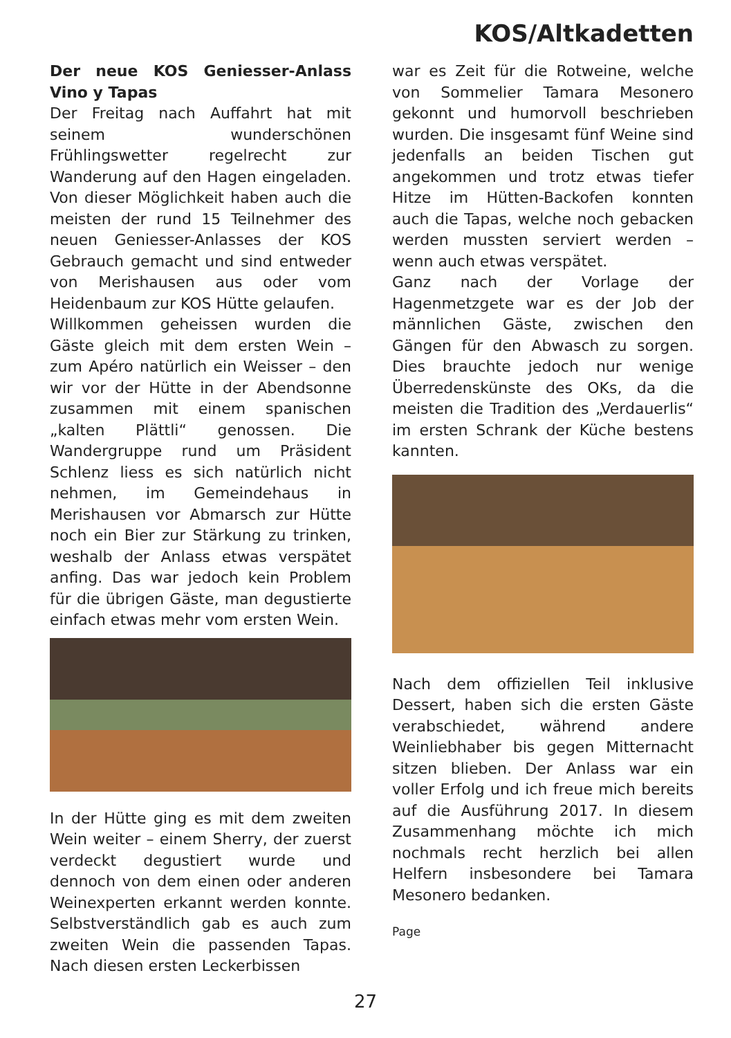KOS/Altkadetten
Der neue KOS Geniesser-Anlass Vino y Tapas
Der Freitag nach Auffahrt hat mit seinem wunderschönen Frühlingswetter regelrecht zur Wanderung auf den Hagen eingeladen. Von dieser Möglichkeit haben auch die meisten der rund 15 Teilnehmer des neuen Geniesser-Anlasses der KOS Gebrauch gemacht und sind entweder von Merishausen aus oder vom Heidenbaum zur KOS Hütte gelaufen.
Willkommen geheissen wurden die Gäste gleich mit dem ersten Wein – zum Apéro natürlich ein Weisser – den wir vor der Hütte in der Abendsonne zusammen mit einem spanischen „kalten Plättli“ genossen. Die Wandergruppe rund um Präsident Schlenz liess es sich natürlich nicht nehmen, im Gemeindehaus in Merishausen vor Abmarsch zur Hütte noch ein Bier zur Stärkung zu trinken, weshalb der Anlass etwas verspätet anfing. Das war jedoch kein Problem für die übrigen Gäste, man degustierte einfach etwas mehr vom ersten Wein.
In der Hütte ging es mit dem zweiten Wein weiter – einem Sherry, der zuerst verdeckt degustiert wurde und dennoch von dem einen oder anderen Weinexperten erkannt werden konnte. Selbstverständlich gab es auch zum zweiten Wein die passenden Tapas. Nach diesen ersten Leckerbissen
war es Zeit für die Rotweine, welche von Sommelier Tamara Mesonero gekonnt und humorvoll beschrieben wurden. Die insgesamt fünf Weine sind jedenfalls an beiden Tischen gut angekommen und trotz etwas tiefer Hitze im Hütten-Backofen konnten auch die Tapas, welche noch gebacken werden mussten serviert werden – wenn auch etwas verspätet.
Ganz nach der Vorlage der Hagenmetzgete war es der Job der männlichen Gäste, zwischen den Gängen für den Abwasch zu sorgen. Dies brauchte jedoch nur wenige Überredenskünste des OKs, da die meisten die Tradition des „Verdauerlis“ im ersten Schrank der Küche bestens kannten.
Nach dem offiziellen Teil inklusive Dessert, haben sich die ersten Gäste verabschiedet, während andere Weinliebhaber bis gegen Mitternacht sitzen blieben. Der Anlass war ein voller Erfolg und ich freue mich bereits auf die Ausführung 2017. In diesem Zusammenhang möchte ich mich nochmals recht herzlich bei allen Helfern insbesondere bei Tamara Mesonero bedanken.
Page
27